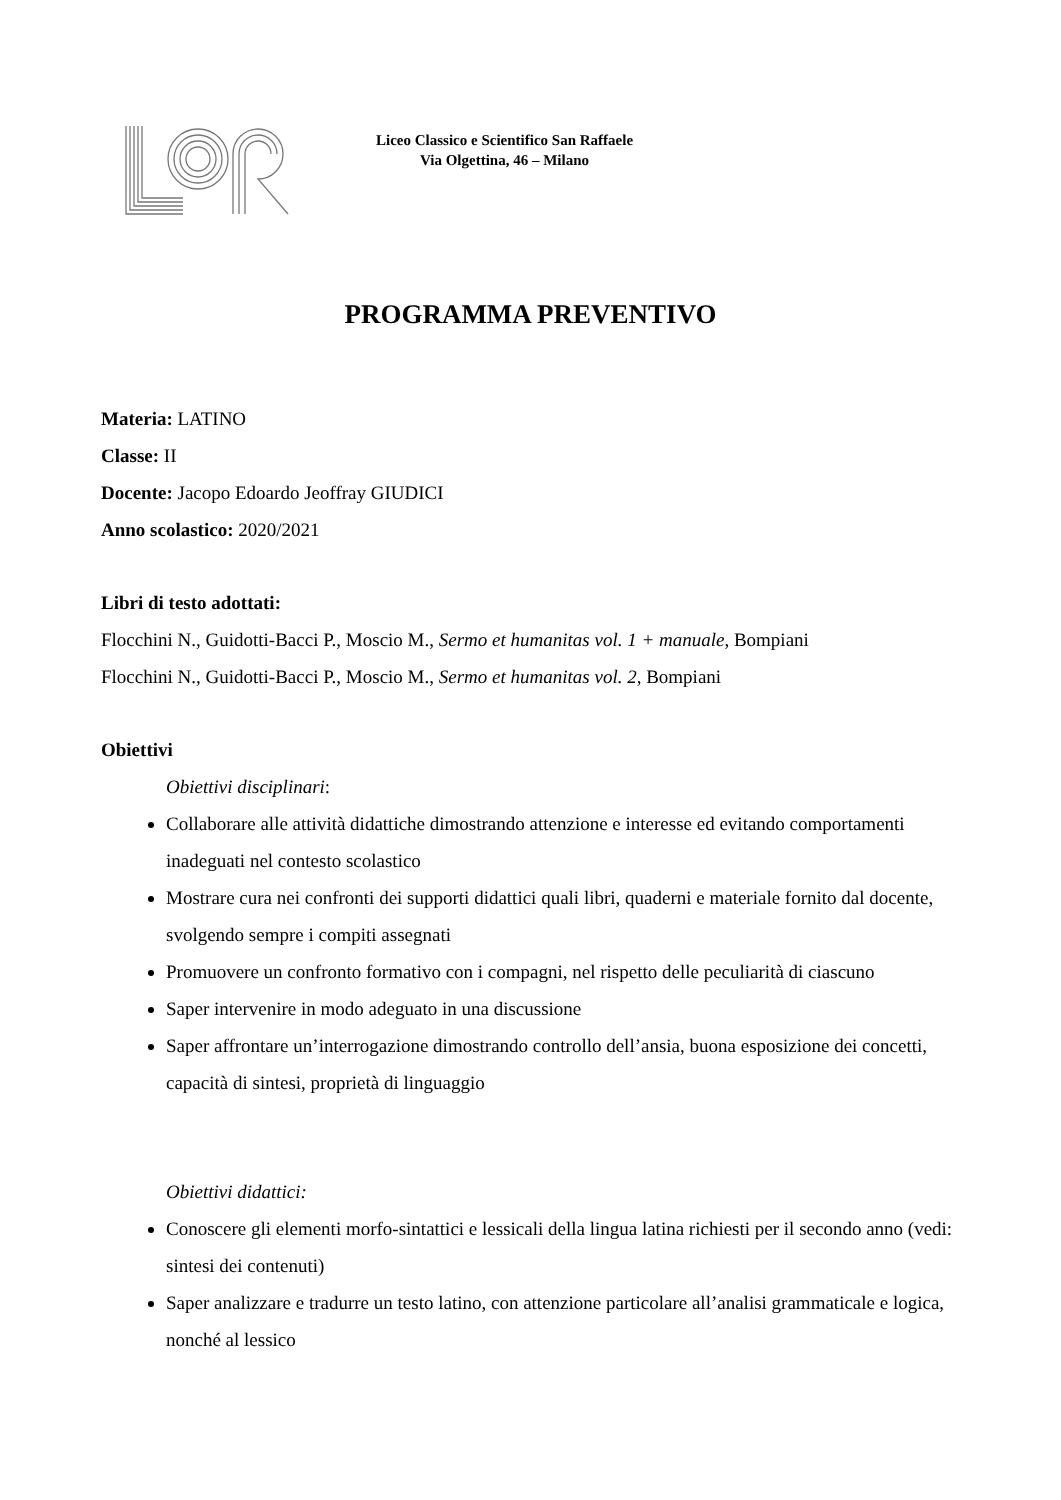Liceo Classico e Scientifico San Raffaele
Via Olgettina, 46 – Milano
PROGRAMMA PREVENTIVO
Materia: LATINO
Classe: II
Docente: Jacopo Edoardo Jeoffray GIUDICI
Anno scolastico: 2020/2021
Libri di testo adottati:
Flocchini N., Guidotti-Bacci P., Moscio M., Sermo et humanitas vol. 1 + manuale, Bompiani
Flocchini N., Guidotti-Bacci P., Moscio M., Sermo et humanitas vol. 2, Bompiani
Obiettivi
Obiettivi disciplinari:
Collaborare alle attività didattiche dimostrando attenzione e interesse ed evitando comportamenti inadeguati nel contesto scolastico
Mostrare cura nei confronti dei supporti didattici quali libri, quaderni e materiale fornito dal docente, svolgendo sempre i compiti assegnati
Promuovere un confronto formativo con i compagni, nel rispetto delle peculiarità di ciascuno
Saper intervenire in modo adeguato in una discussione
Saper affrontare un’interrogazione dimostrando controllo dell’ansia, buona esposizione dei concetti, capacità di sintesi, proprietà di linguaggio
Obiettivi didattici:
Conoscere gli elementi morfo-sintattici e lessicali della lingua latina richiesti per il secondo anno (vedi: sintesi dei contenuti)
Saper analizzare e tradurre un testo latino, con attenzione particolare all’analisi grammaticale e logica, nonché al lessico